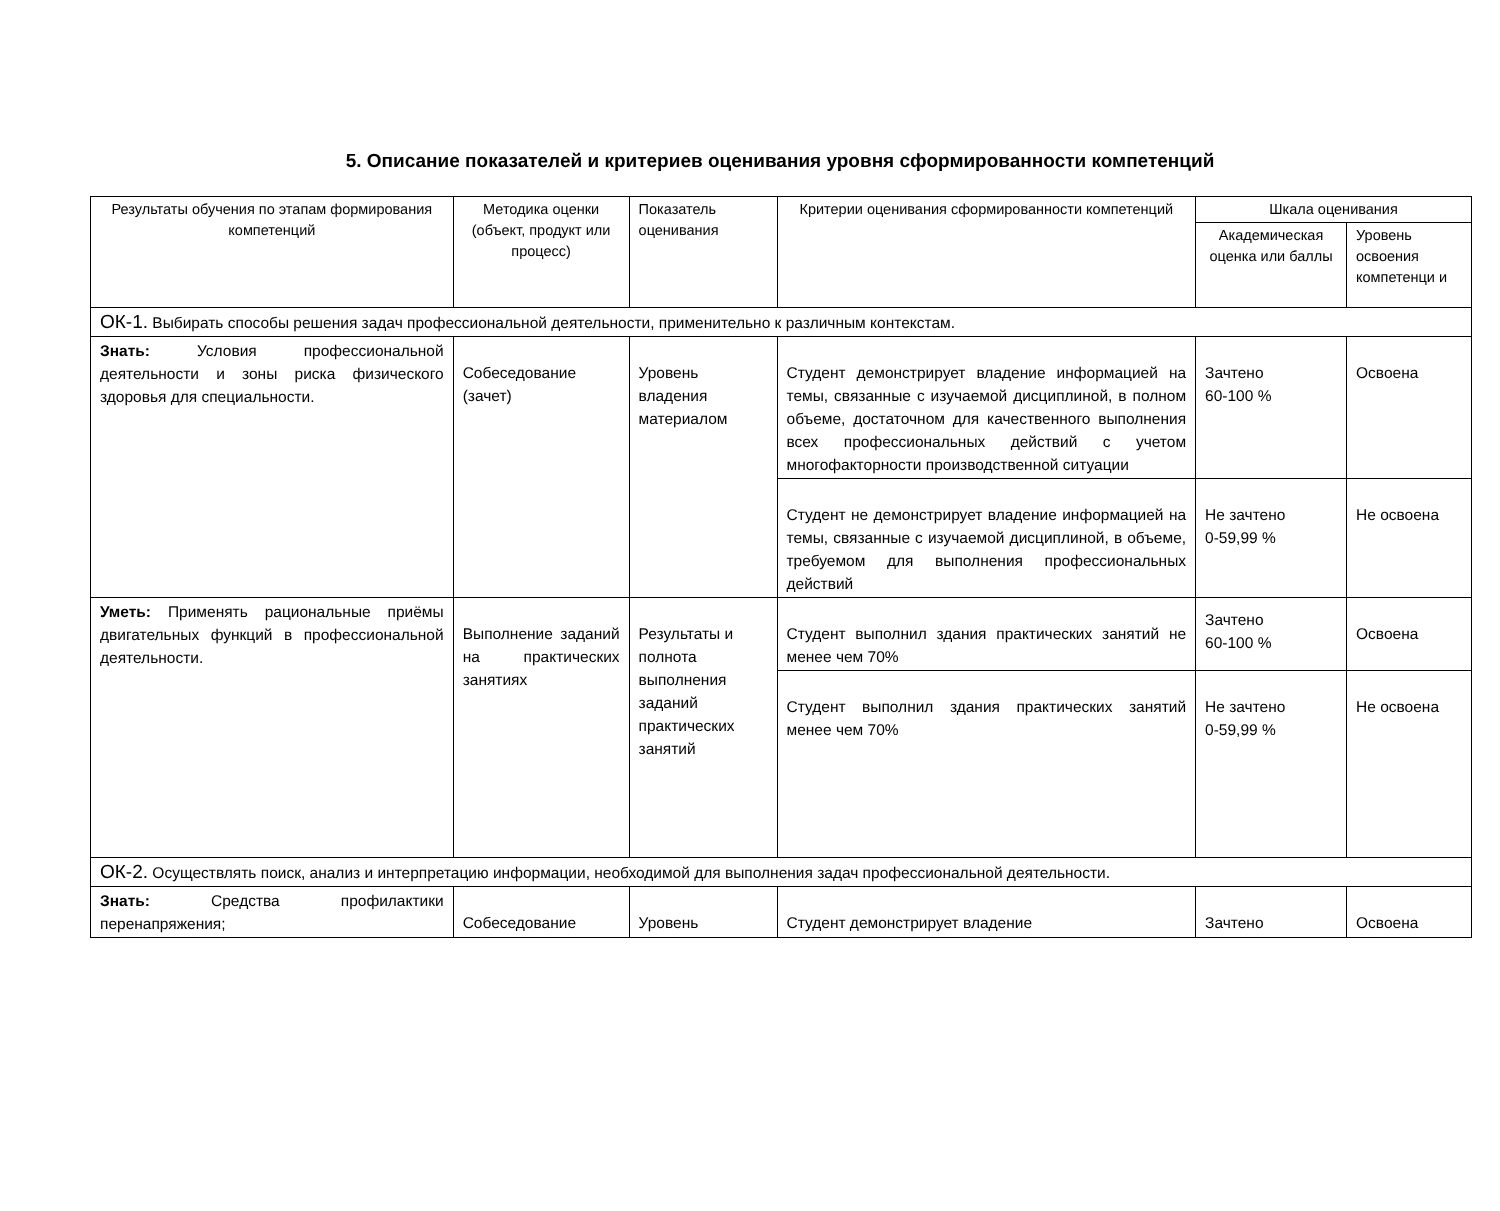5. Описание показателей и критериев оценивания уровня сформированности компетенций
| Результаты обучения по этапам формирования компетенций | Методика оценки (объект, продукт или процесс) | Показатель оценивания | Критерии оценивания сформированности компетенций | Шкала оценивания | |
| --- | --- | --- | --- | --- | --- |
| | | | | Академическая оценка или баллы | Уровень освоения компетенци и |
| ОК-1. Выбирать способы решения задач профессиональной деятельности, применительно к различным контекстам. | | | | | |
| Знать: Условия профессиональной деятельности и зоны риска физического здоровья для специальности. | Собеседование (зачет) | Уровень владения материалом | Студент демонстрирует владение информацией на темы, связанные с изучаемой дисциплиной, в полном объеме, достаточном для качественного выполнения всех профессиональных действий с учетом многофакторности производственной ситуации | Зачтено 60-100 % | Освоена |
| | | | Студент не демонстрирует владение информацией на темы, связанные с изучаемой дисциплиной, в объеме, требуемом для выполнения профессиональных действий | Не зачтено 0-59,99 % | Не освоена |
| Уметь: Применять рациональные приёмы двигательных функций в профессиональной деятельности. | Выполнение заданий на практических занятиях | Результаты и полнота выполнения заданий практических занятий | Студент выполнил здания практических занятий не менее чем 70% | Зачтено 60-100 % | Освоена |
| | | | Студент выполнил здания практических занятий менее чем 70% | Не зачтено 0-59,99 % | Не освоена |
| ОК-2. Осуществлять поиск, анализ и интерпретацию информации, необходимой для выполнения задач профессиональной деятельности. | | | | | |
| Знать: Средства профилактики перенапряжения; | Собеседование | Уровень | Студент демонстрирует владение | Зачтено | Освоена |